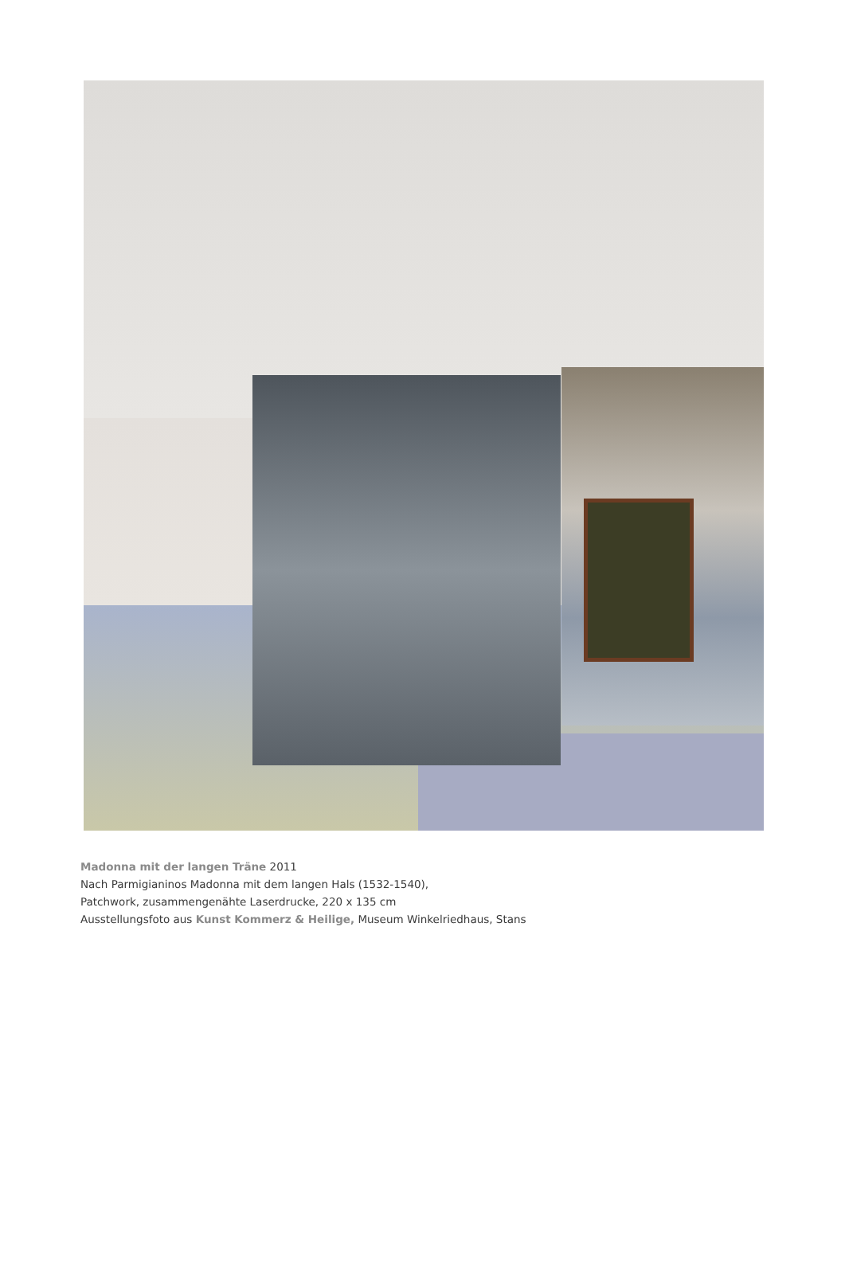Madonna mit der langen Träne 2011
Nach Parmigianinos Madonna mit dem langen Hals (1532-1540),
Patchwork, zusammengenähte Laserdrucke, 220 x 135 cm
Ausstellungsfoto aus Kunst Kommerz & Heilige, Museum Winkelriedhaus, Stans